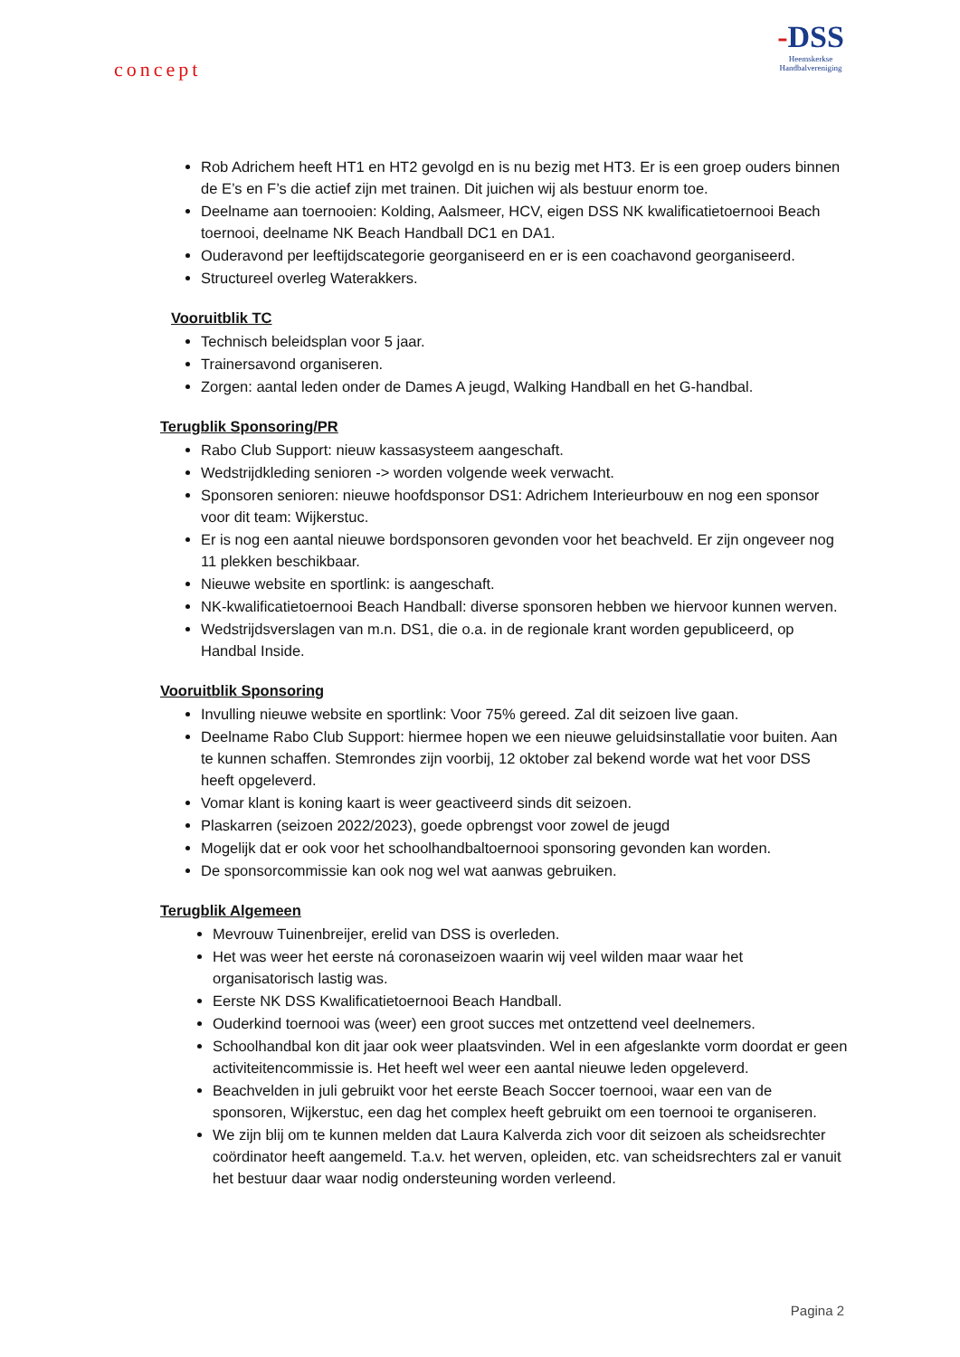concept
-DSS
Heemskerkse
Handbalvereniging
Rob Adrichem heeft HT1 en HT2 gevolgd en is nu bezig met HT3. Er is een groep ouders binnen de E’s en F’s die actief zijn met trainen. Dit juichen wij als bestuur enorm toe.
Deelname aan toernooien: Kolding, Aalsmeer, HCV, eigen DSS NK kwalificatietoernooi Beach toernooi, deelname NK Beach Handball DC1 en DA1.
Ouderavond per leeftijdscategorie georganiseerd en er is een coachavond georganiseerd.
Structureel overleg Waterakkers.
Vooruitblik TC
Technisch beleidsplan voor 5 jaar.
Trainersavond organiseren.
Zorgen: aantal leden onder de Dames A jeugd, Walking Handball en het G-handbal.
Terugblik Sponsoring/PR
Rabo Club Support: nieuw kassasysteem aangeschaft.
Wedstrijdkleding senioren -> worden volgende week verwacht.
Sponsoren senioren: nieuwe hoofdsponsor DS1: Adrichem Interieurbouw en nog een sponsor voor dit team: Wijkerstuc.
Er is nog een aantal nieuwe bordsponsoren gevonden voor het beachveld. Er zijn ongeveer nog 11 plekken beschikbaar.
Nieuwe website en sportlink: is aangeschaft.
NK-kwalificatietoernooi Beach Handball: diverse sponsoren hebben we hiervoor kunnen werven.
Wedstrijdsverslagen van m.n. DS1, die o.a. in de regionale krant worden gepubliceerd, op Handbal Inside.
Vooruitblik Sponsoring
Invulling nieuwe website en sportlink: Voor 75% gereed. Zal dit seizoen live gaan.
Deelname Rabo Club Support: hiermee hopen we een nieuwe geluidsinstallatie voor buiten. Aan te kunnen schaffen. Stemrondes zijn voorbij, 12 oktober zal bekend worde wat het voor DSS heeft opgeleverd.
Vomar klant is koning kaart is weer geactiveerd sinds dit seizoen.
Plaskarren (seizoen 2022/2023), goede opbrengst voor zowel de jeugd
Mogelijk dat er ook voor het schoolhandbaltoernooi sponsoring gevonden kan worden.
De sponsorcommissie kan ook nog wel wat aanwas gebruiken.
Terugblik Algemeen
Mevrouw Tuinenbreijer, erelid van DSS is overleden.
Het was weer het eerste ná coronaseizoen waarin wij veel wilden maar waar het organisatorisch lastig was.
Eerste NK DSS Kwalificatietoernooi Beach Handball.
Ouderkind toernooi was (weer) een groot succes met ontzettend veel deelnemers.
Schoolhandbal kon dit jaar ook weer plaatsvinden. Wel in een afgeslankte vorm doordat er geen activiteitencommissie is. Het heeft wel weer een aantal nieuwe leden opgeleverd.
Beachvelden in juli gebruikt voor het eerste Beach Soccer toernooi, waar een van de sponsoren, Wijkerstuc, een dag het complex heeft gebruikt om een toernooi te organiseren.
We zijn blij om te kunnen melden dat Laura Kalverda zich voor dit seizoen als scheidsrechter coördinator heeft aangemeld. T.a.v. het werven, opleiden, etc. van scheidsrechters zal er vanuit het bestuur daar waar nodig ondersteuning worden verleend.
Pagina 2